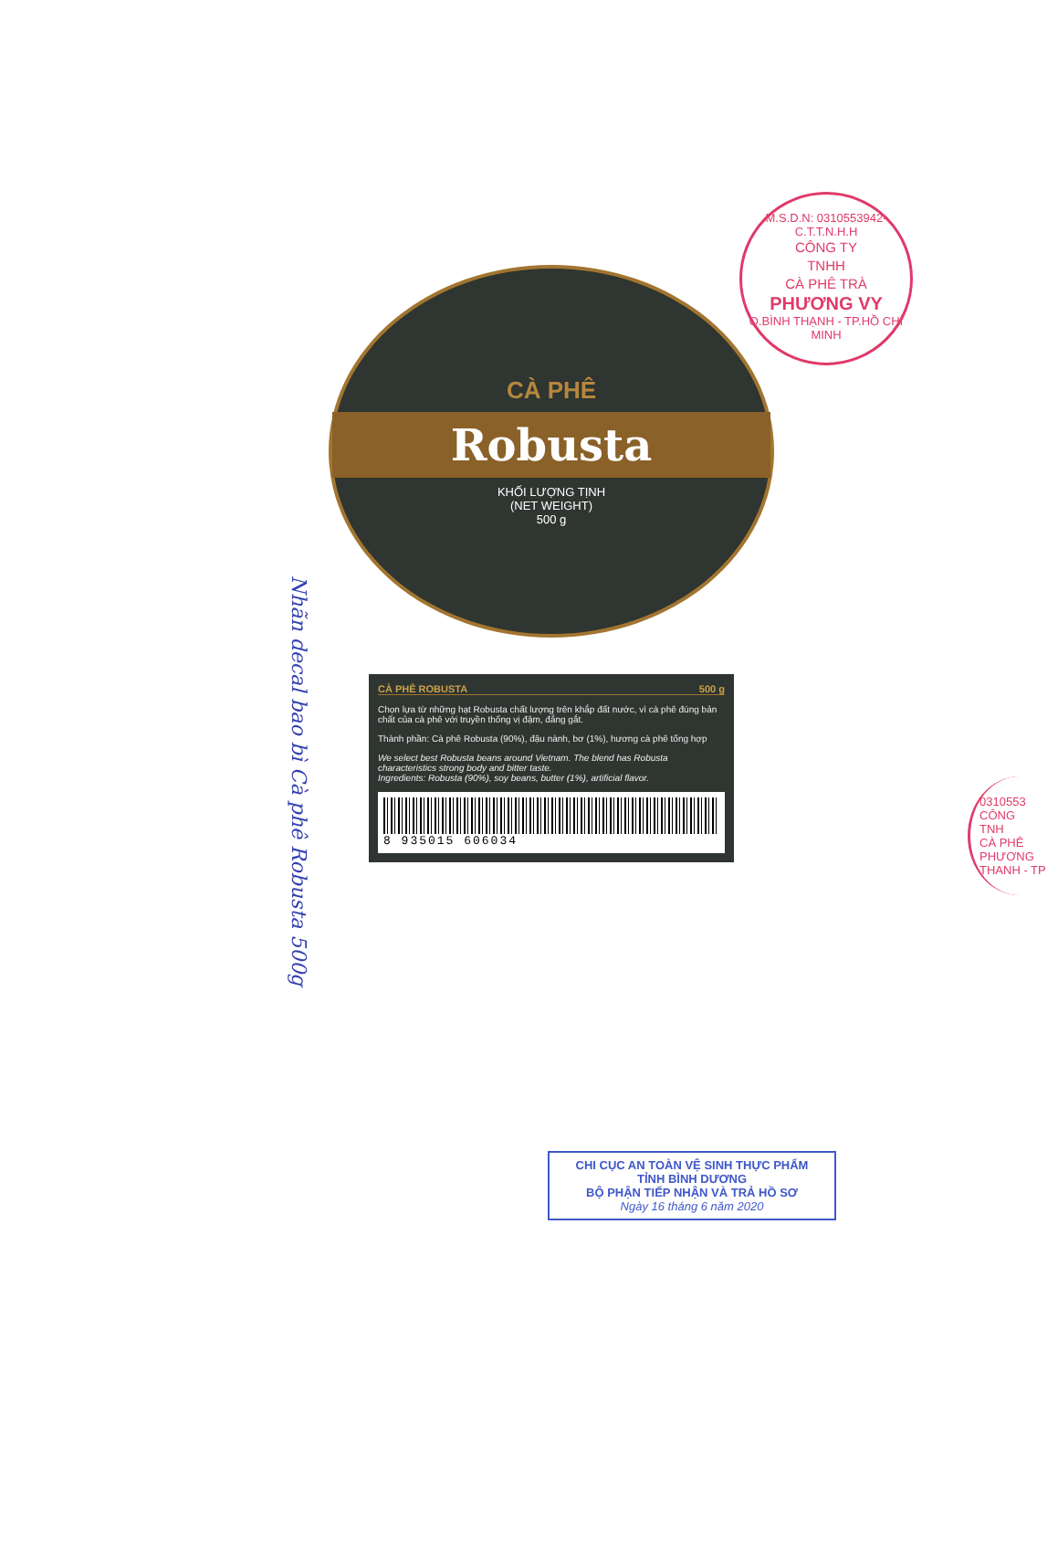M.S.D.N: 0310553942-C.T.T.N.H.H
CÔNG TY
TNHH
CÀ PHÊ TRÀ
PHƯƠNG VY
Q.BÌNH THẠNH - TP.HỒ CHÍ MINH
Nhãn decal bao bì Cà phê Robusta 500g
CÀ PHÊ
Robusta
KHỐI LƯỢNG TỊNH
(NET WEIGHT)
500 g
CÀ PHÊ ROBUSTA 500 g
Chọn lựa từ những hạt Robusta chất lượng trên khắp đất nước, vì cà phê đúng bản chất của cà phê với truyền thống vị đậm, đắng gắt.
Thành phần: Cà phê Robusta (90%), đậu nành, bơ (1%), hương cà phê tổng hợp
We select best Robusta beans around Vietnam. The blend has Robusta characteristics strong body and bitter taste.
Ingredients: Robusta (90%), soy beans, butter (1%), artificial flavor.
8 935015 606034
0310553
CÔNG
TNH
CÀ PHÊ
PHƯƠNG
THANH - TP
CHI CỤC AN TOÀN VỆ SINH THỰC PHẨM
TỈNH BÌNH DƯƠNG
BỘ PHẬN TIẾP NHẬN VÀ TRẢ HỒ SƠ
Ngày 16 tháng 6 năm 2020